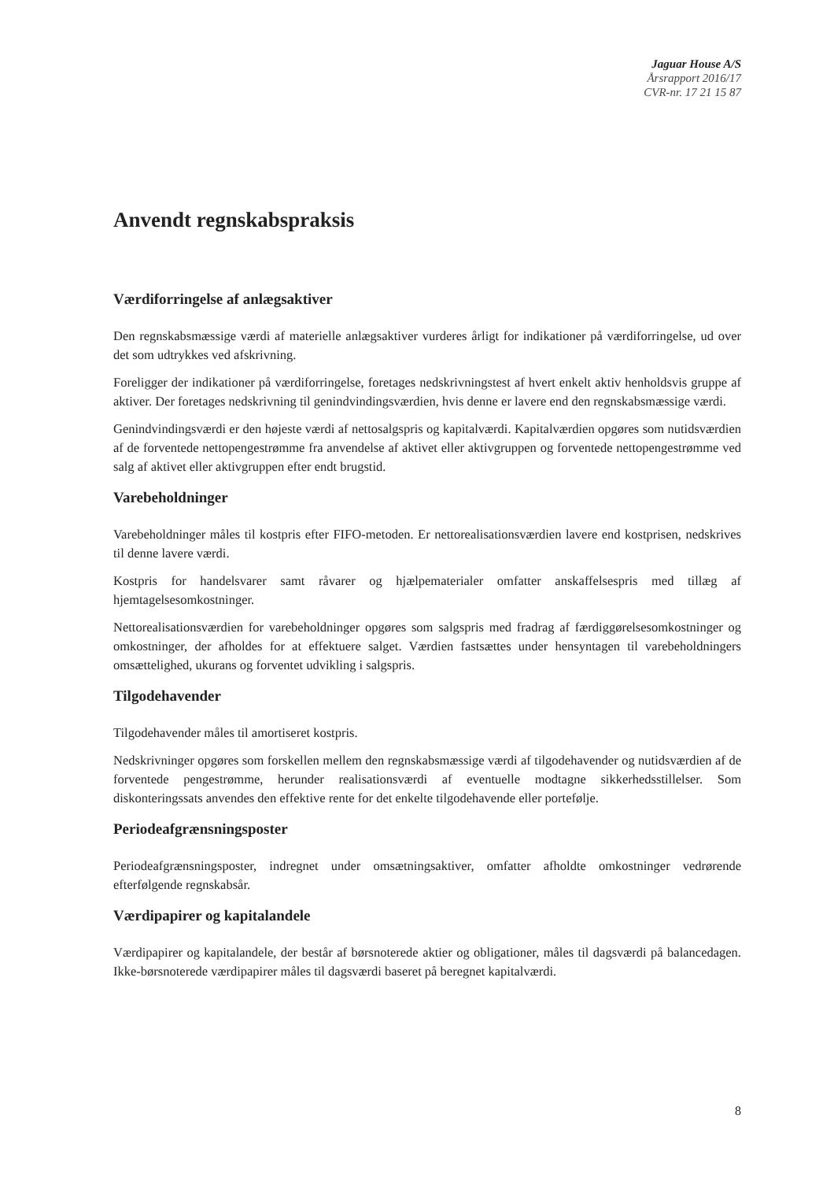Jaguar House A/S
Årsrapport 2016/17
CVR-nr. 17 21 15 87
Anvendt regnskabspraksis
Værdiforringelse af anlægsaktiver
Den regnskabsmæssige værdi af materielle anlægsaktiver vurderes årligt for indikationer på værdiforringelse, ud over det som udtrykkes ved afskrivning.
Foreligger der indikationer på værdiforringelse, foretages nedskrivningstest af hvert enkelt aktiv henholdsvis gruppe af aktiver. Der foretages nedskrivning til genindvindingsværdien, hvis denne er lavere end den regnskabsmæssige værdi.
Genindvindingsværdi er den højeste værdi af nettosalgspris og kapitalværdi. Kapitalværdien opgøres som nutidsværdien af de forventede nettopengestrømme fra anvendelse af aktivet eller aktivgruppen og forventede nettopengestrømme ved salg af aktivet eller aktivgruppen efter endt brugstid.
Varebeholdninger
Varebeholdninger måles til kostpris efter FIFO-metoden. Er nettorealisationsværdien lavere end kostprisen, nedskrives til denne lavere værdi.
Kostpris for handelsvarer samt råvarer og hjælpematerialer omfatter anskaffelsespris med tillæg af hjemtagelsesomkostninger.
Nettorealisationsværdien for varebeholdninger opgøres som salgspris med fradrag af færdiggørelsesomkostninger og omkostninger, der afholdes for at effektuere salget. Værdien fastsættes under hensyntagen til varebeholdningers omsættelighed, ukurans og forventet udvikling i salgspris.
Tilgodehavender
Tilgodehavender måles til amortiseret kostpris.
Nedskrivninger opgøres som forskellen mellem den regnskabsmæssige værdi af tilgodehavender og nutidsværdien af de forventede pengestrømme, herunder realisationsværdi af eventuelle modtagne sikkerhedsstillelser. Som diskonteringssats anvendes den effektive rente for det enkelte tilgodehavende eller portefølje.
Periodeafgrænsningsposter
Periodeafgrænsningsposter, indregnet under omsætningsaktiver, omfatter afholdte omkostninger vedrørende efterfølgende regnskabsår.
Værdipapirer og kapitalandele
Værdipapirer og kapitalandele, der består af børsnoterede aktier og obligationer, måles til dagsværdi på balancedagen. Ikke-børsnoterede værdipapirer måles til dagsværdi baseret på beregnet kapitalværdi.
8